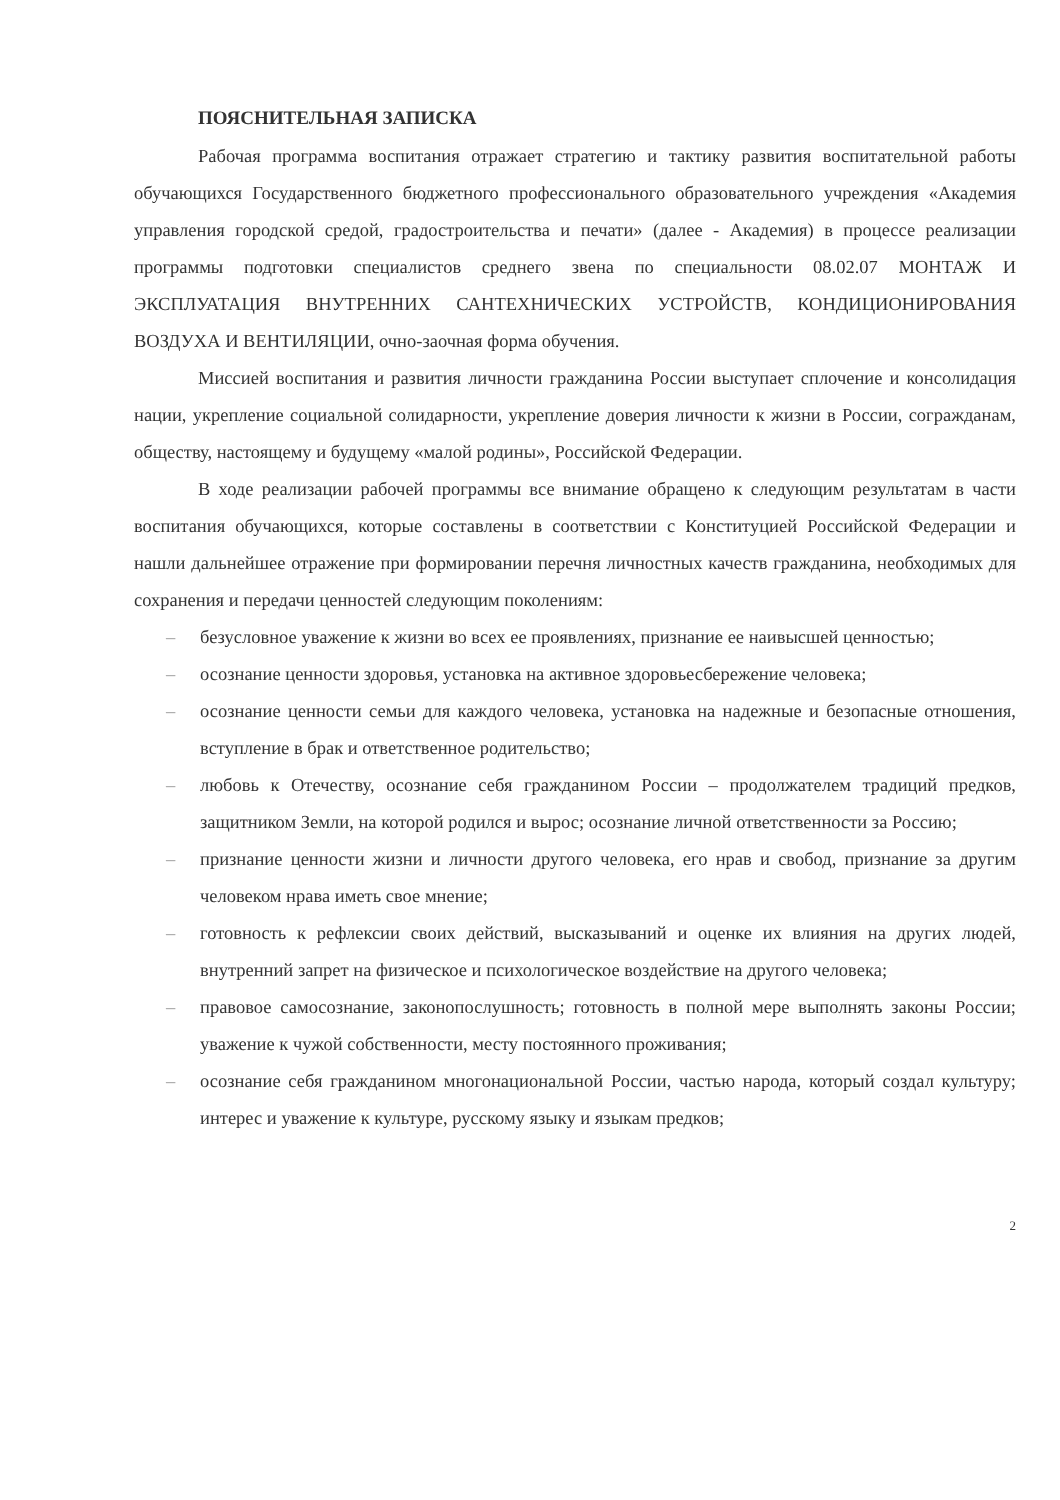ПОЯСНИТЕЛЬНАЯ ЗАПИСКА
Рабочая программа воспитания отражает стратегию и тактику развития воспитательной работы обучающихся Государственного бюджетного профессионального образовательного учреждения «Академия управления городской средой, градостроительства и печати» (далее - Академия) в процессе реализации программы подготовки специалистов среднего звена по специальности 08.02.07 МОНТАЖ И ЭКСПЛУАТАЦИЯ ВНУТРЕННИХ САНТЕХНИЧЕСКИХ УСТРОЙСТВ, КОНДИЦИОНИРОВАНИЯ ВОЗДУХА И ВЕНТИЛЯЦИИ, очно-заочная форма обучения.
Миссией воспитания и развития личности гражданина России выступает сплочение и консолидация нации, укрепление социальной солидарности, укрепление доверия личности к жизни в России, согражданам, обществу, настоящему и будущему «малой родины», Российской Федерации.
В ходе реализации рабочей программы все внимание обращено к следующим результатам в части воспитания обучающихся, которые составлены в соответствии с Конституцией Российской Федерации и нашли дальнейшее отражение при формировании перечня личностных качеств гражданина, необходимых для сохранения и передачи ценностей следующим поколениям:
– безусловное уважение к жизни во всех ее проявлениях, признание ее наивысшей ценностью;
– осознание ценности здоровья, установка на активное здоровьесбережение человека;
– осознание ценности семьи для каждого человека, установка на надежные и безопасные отношения, вступление в брак и ответственное родительство;
– любовь к Отечеству, осознание себя гражданином России – продолжателем традиций предков, защитником Земли, на которой родился и вырос; осознание личной ответственности за Россию;
– признание ценности жизни и личности другого человека, его нрав и свобод, признание за другим человеком нрава иметь свое мнение;
– готовность к рефлексии своих действий, высказываний и оценке их влияния на других людей, внутренний запрет на физическое и психологическое воздействие на другого человека;
– правовое самосознание, законопослушность; готовность в полной мере выполнять законы России; уважение к чужой собственности, месту постоянного проживания;
– осознание себя гражданином многонациональной России, частью народа, который создал культуру; интерес и уважение к культуре, русскому языку и языкам предков;
2